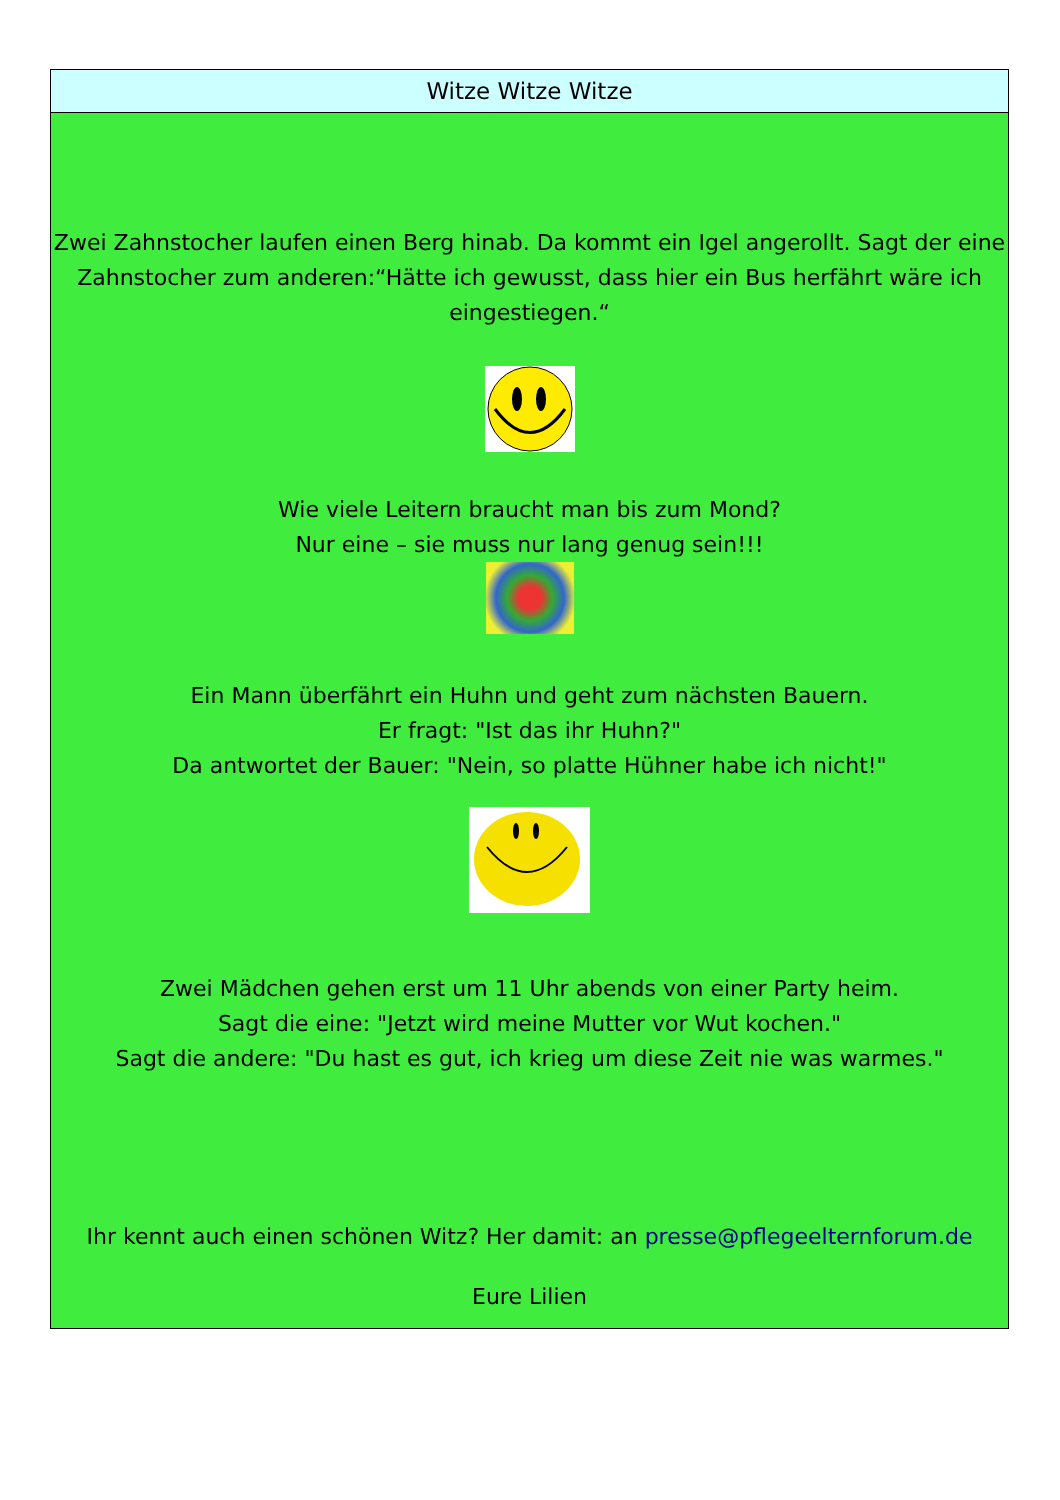Witze Witze Witze
Zwei Zahnstocher laufen einen Berg hinab. Da kommt ein Igel angerollt. Sagt der eine Zahnstocher zum anderen:“Hätte ich gewusst, dass hier ein Bus herfährt wäre ich eingestiegen.“
Wie viele Leitern braucht man bis zum Mond?
Nur eine – sie muss nur lang genug sein!!!
Ein Mann überfährt ein Huhn und geht zum nächsten Bauern.
Er fragt: "Ist das ihr Huhn?"
Da antwortet der Bauer: "Nein, so platte Hühner habe ich nicht!"
Zwei Mädchen gehen erst um 11 Uhr abends von einer Party heim.
Sagt die eine: "Jetzt wird meine Mutter vor Wut kochen."
Sagt die andere: "Du hast es gut, ich krieg um diese Zeit nie was warmes."
Ihr kennt auch einen schönen Witz? Her damit: an presse@pflegeelternforum.de
Eure Lilien